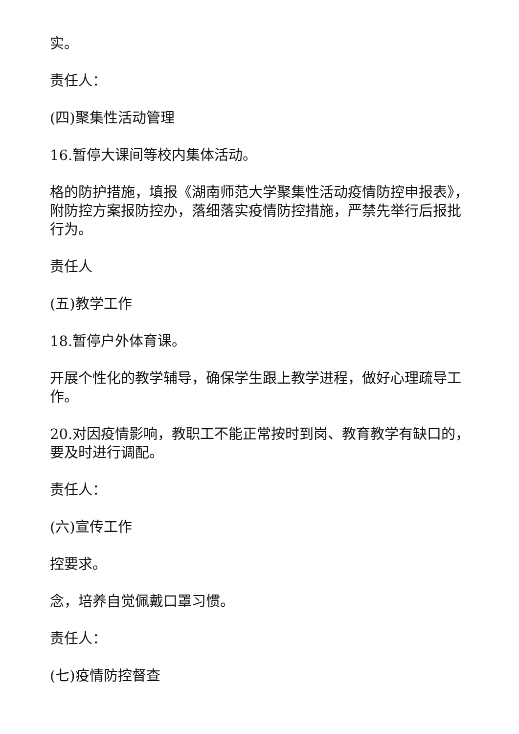实。
责任人：
(四)聚集性活动管理
16.暂停大课间等校内集体活动。
格的防护措施，填报《湖南师范大学聚集性活动疫情防控申报表》，附防控方案报防控办，落细落实疫情防控措施，严禁先举行后报批行为。
责任人
(五)教学工作
18.暂停户外体育课。
开展个性化的教学辅导，确保学生跟上教学进程，做好心理疏导工作。
20.对因疫情影响，教职工不能正常按时到岗、教育教学有缺口的，要及时进行调配。
责任人：
(六)宣传工作
控要求。
念，培养自觉佩戴口罩习惯。
责任人：
(七)疫情防控督查